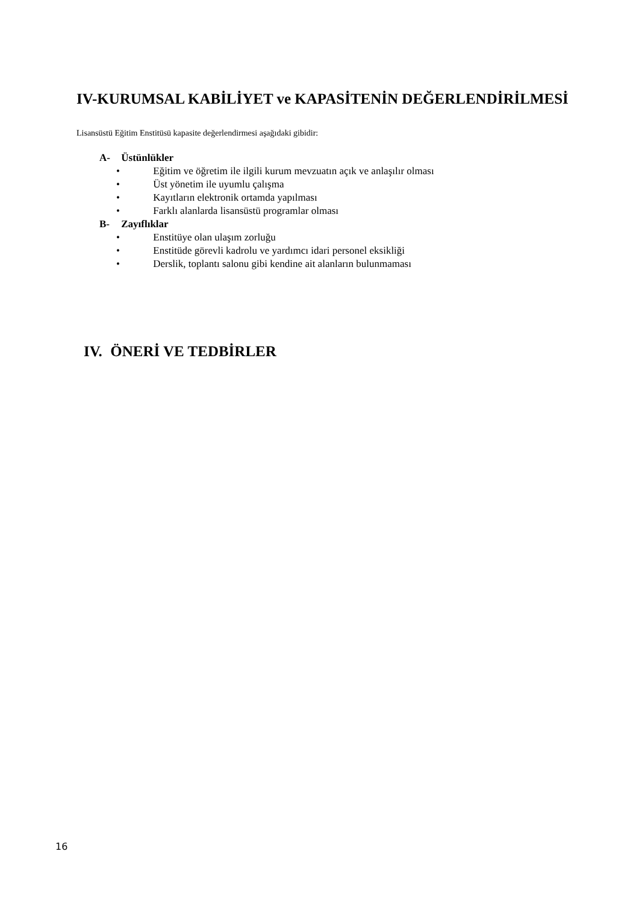IV-KURUMSAL KABİLİYET ve KAPASİTENİN DEĞERLENDİRİLMESİ
Lisansüstü Eğitim Enstitüsü kapasite değerlendirmesi aşağıdaki gibidir:
A- Üstünlükler
• Eğitim ve öğretim ile ilgili kurum mevzuatın açık ve anlaşılır olması
• Üst yönetim ile uyumlu çalışma
• Kayıtların elektronik ortamda yapılması
• Farklı alanlarda lisansüstü programlar olması
B- Zayıflıklar
• Enstitüye olan ulaşım zorluğu
• Enstitüde görevli kadrolu ve yardımcı idari personel eksikliği
• Derslik, toplantı salonu gibi kendine ait alanların bulunmaması
IV. ÖNERİ VE TEDBİRLER
16